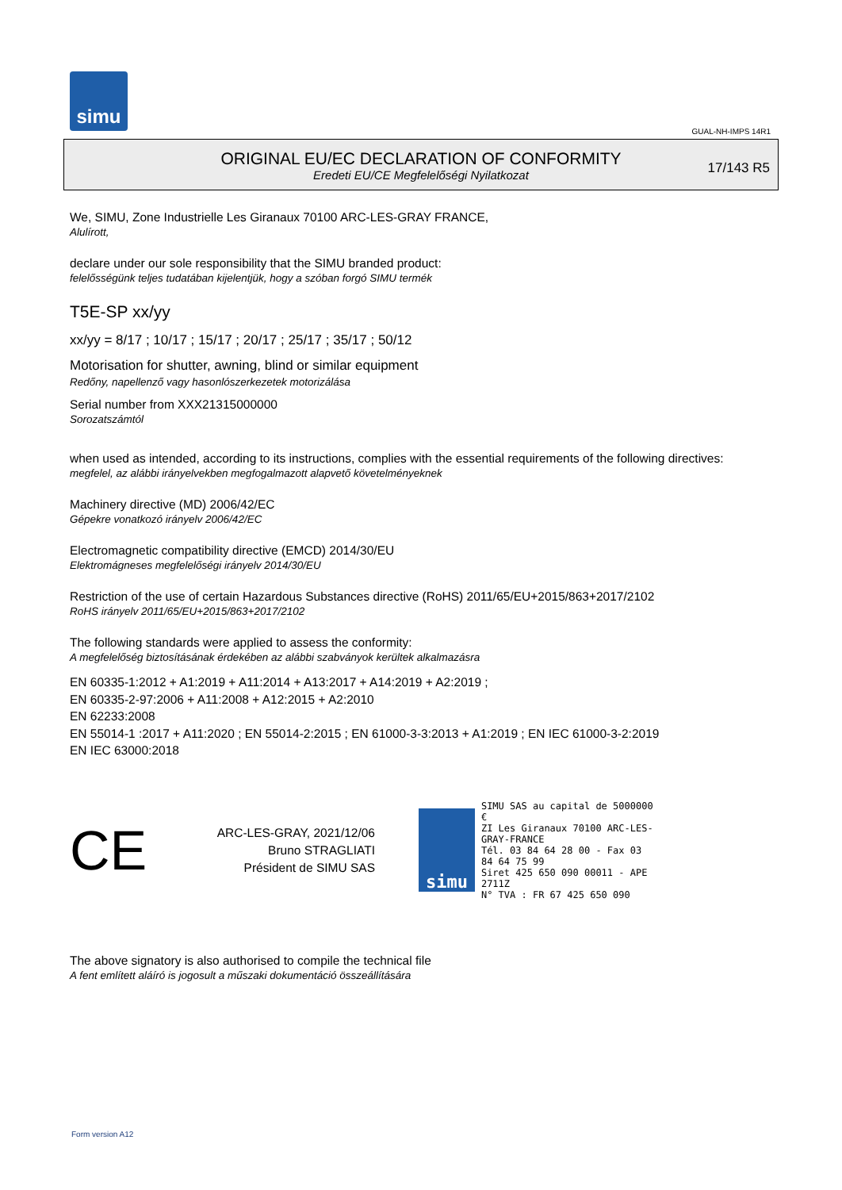simu
GUAL-NH-IMPS 14R1
ORIGINAL EU/EC DECLARATION OF CONFORMITY
Eredeti EU/CE Megfelelőségi Nyilatkozat
17/143 R5
We, SIMU, Zone Industrielle Les Giranaux 70100 ARC-LES-GRAY FRANCE,
Alulírott,
declare under our sole responsibility that the SIMU branded product:
felelősségünk teljes tudatában kijelentjük, hogy a szóban forgó SIMU termék
T5E-SP xx/yy
xx/yy = 8/17 ; 10/17 ; 15/17 ; 20/17 ; 25/17 ; 35/17 ; 50/12
Motorisation for shutter, awning, blind or similar equipment
Redőny, napellenző vagy hasonlószerkezetek motorizálása
Serial number from XXX21315000000
Sorozatszámtól
when used as intended, according to its instructions, complies with the essential requirements of the following directives:
megfelel, az alábbi irányelvekben megfogalmazott alapvető követelményeknek
Machinery directive (MD) 2006/42/EC
Gépekre vonatkozó irányelv 2006/42/EC
Electromagnetic compatibility directive (EMCD) 2014/30/EU
Elektromágneses megfelelőségi irányelv 2014/30/EU
Restriction of the use of certain Hazardous Substances directive (RoHS) 2011/65/EU+2015/863+2017/2102
RoHS irányelv 2011/65/EU+2015/863+2017/2102
The following standards were applied to assess the conformity:
A megfelelőség biztosításának érdekében az alábbi szabványok kerültek alkalmazásra
EN 60335-1:2012 + A1:2019 + A11:2014 + A13:2017 + A14:2019 + A2:2019 ;
EN 60335-2-97:2006 + A11:2008 + A12:2015 + A2:2010
EN 62233:2008
EN 55014-1 :2017 + A11:2020 ; EN 55014-2:2015 ; EN 61000-3-3:2013 + A1:2019 ; EN IEC 61000-3-2:2019
EN IEC 63000:2018
CE
ARC-LES-GRAY, 2021/12/06
Bruno STRAGLIATI
Président de SIMU SAS
simu
SIMU SAS au capital de 5000000 €
ZI Les Giranaux 70100 ARC-LES-GRAY-FRANCE
Tél. 03 84 64 28 00 - Fax 03 84 64 75 99
Siret 425 650 090 00011 - APE 2711Z
N° TVA : FR 67 425 650 090
The above signatory is also authorised to compile the technical file
A fent említett aláíró is jogosult a műszaki dokumentáció összeállítására
Form version A12